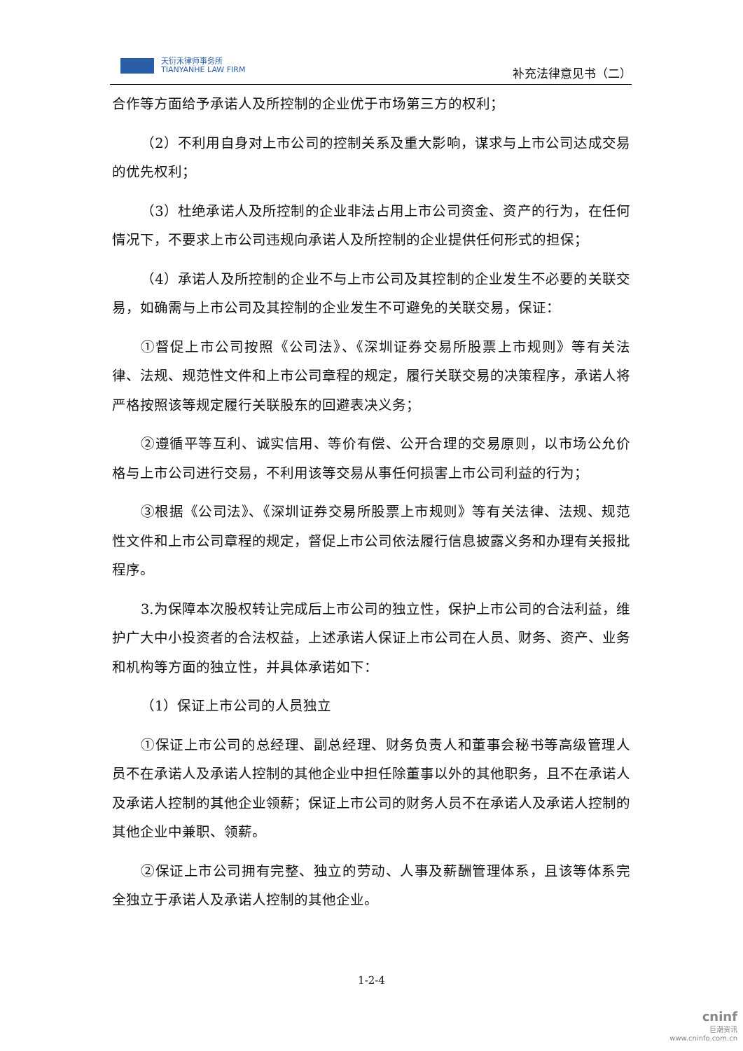天衍禾律师事务所
TIANYANHE LAW FIRM
补充法律意见书（二）
合作等方面给予承诺人及所控制的企业优于市场第三方的权利；
（2）不利用自身对上市公司的控制关系及重大影响，谋求与上市公司达成交易的优先权利；
（3）杜绝承诺人及所控制的企业非法占用上市公司资金、资产的行为，在任何情况下，不要求上市公司违规向承诺人及所控制的企业提供任何形式的担保；
（4）承诺人及所控制的企业不与上市公司及其控制的企业发生不必要的关联交易，如确需与上市公司及其控制的企业发生不可避免的关联交易，保证：
①督促上市公司按照《公司法》、《深圳证券交易所股票上市规则》等有关法律、法规、规范性文件和上市公司章程的规定，履行关联交易的决策程序，承诺人将严格按照该等规定履行关联股东的回避表决义务；
②遵循平等互利、诚实信用、等价有偿、公开合理的交易原则，以市场公允价格与上市公司进行交易，不利用该等交易从事任何损害上市公司利益的行为；
③根据《公司法》、《深圳证券交易所股票上市规则》等有关法律、法规、规范性文件和上市公司章程的规定，督促上市公司依法履行信息披露义务和办理有关报批程序。
3.为保障本次股权转让完成后上市公司的独立性，保护上市公司的合法利益，维护广大中小投资者的合法权益，上述承诺人保证上市公司在人员、财务、资产、业务和机构等方面的独立性，并具体承诺如下：
（1）保证上市公司的人员独立
①保证上市公司的总经理、副总经理、财务负责人和董事会秘书等高级管理人员不在承诺人及承诺人控制的其他企业中担任除董事以外的其他职务，且不在承诺人及承诺人控制的其他企业领薪；保证上市公司的财务人员不在承诺人及承诺人控制的其他企业中兼职、领薪。
②保证上市公司拥有完整、独立的劳动、人事及薪酬管理体系，且该等体系完全独立于承诺人及承诺人控制的其他企业。
1-2-4
cninf
巨潮资讯
www.cninfo.com.cn